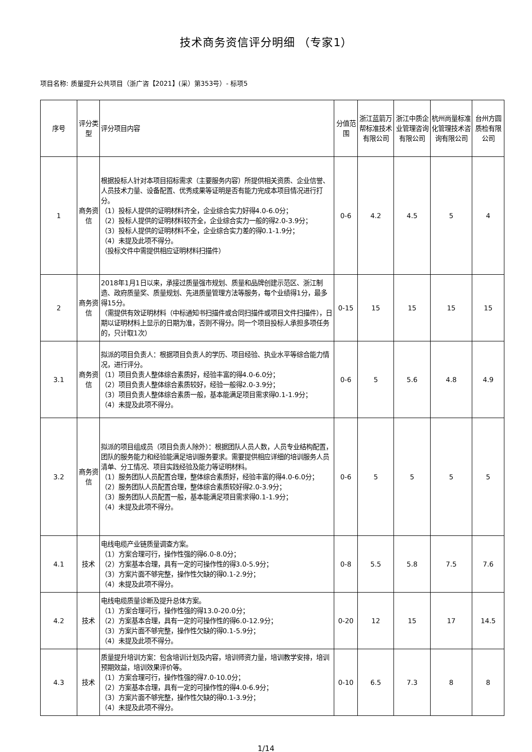技术商务资信评分明细 （专家1）
项目名称: 质量提升公共项目（浙广咨【2021】(采）第353号）- 标项5
| 序号 | 评分类型 | 评分项目内容 | 分值范围 | 浙江蓝箭万帮标准技术有限公司 | 浙江中质企业管理咨询有限公司 | 杭州尚量标准化管理技术咨询有限公司 | 台州方圆质检有限公司 |
| --- | --- | --- | --- | --- | --- | --- | --- |
| 1 | 商务资信 | 根据投标人针对本项目招标需求（主要服务内容）所提供相关资质、企业信誉、人员技术力量、设备配置、优秀成果等证明是否有能力完成本项目情况进行打分。 （1）投标人提供的证明材料齐全，企业综合实力好得4.0-6.0分； （2）投标人提供的证明材料较齐全，企业综合实力一般的得2.0-3.9分； （3）投标人提供的证明材料不全，企业综合实力差的得0.1-1.9分； （4）未提及此项不得分。 （投标文件中需提供相应证明材料扫描件） | 0-6 | 4.2 | 4.5 | 5 | 4 |
| 2 | 商务资信 | 2018年1月1日以来，承接过质量强市规划、质量和品牌创建示范区、浙江制造、政府质量奖、质量规划、先进质量管理方法等服务，每个业绩得1分，最多得15分。 （需提供有效证明材料（中标通知书扫描件或合同扫描件或项目文件扫描件），日期以证明材料上显示的日期为准，否则不得分。同一个项目投标人承担多项任务的，只计取1次） | 0-15 | 15 | 15 | 15 | 15 |
| 3.1 | 商务资信 | 拟派的项目负责人：根据项目负责人的学历、项目经验、执业水平等综合能力情况，进行评分。 （1）项目负责人整体综合素质好，经验丰富的得4.0-6.0分； （2）项目负责人整体综合素质较好，经验一般得2.0-3.9分； （3）项目负责人整体综合素质一般，基本能满足项目需求得0.1-1.9分； （4）未提及此项不得分。 | 0-6 | 5 | 5.6 | 4.8 | 4.9 |
| 3.2 | 商务资信 | 拟派的项目组成员（项目负责人除外）：根据团队人员人数，人员专业结构配置，团队的服务能力和经验能满足培训服务要求。需要提供相应详细的培训服务人员清单、分工情况、项目实践经验及能力等证明材料。 （1）服务团队人员配置合理，整体综合素质好，经验丰富的得4.0-6.0分； （2）服务团队人员配置合理，整体综合素质较好得2.0-3.9分； （3）服务团队人员配置一般，基本能满足项目需求得0.1-1.9分； （4）未提及此项不得分。 | 0-6 | 5 | 5 | 5 | 5 |
| 4.1 | 技术 | 电线电缆产业链质量调查方案。 （1）方案合理可行，操作性强的得6.0-8.0分； （2）方案基本合理，具有一定的可操作性的得3.0-5.9分； （3）方案片面不够完整，操作性欠缺的得0.1-2.9分； （4）未提及此项不得分。 | 0-8 | 5.5 | 5.8 | 7.5 | 7.6 |
| 4.2 | 技术 | 电线电缆质量诊断及提升总体方案。 （1）方案合理可行，操作性强的得13.0-20.0分； （2）方案基本合理，具有一定的可操作性的得6.0-12.9分； （3）方案片面不够完整，操作性欠缺的得0.1-5.9分； （4）未提及此项不得分。 | 0-20 | 12 | 15 | 17 | 14.5 |
| 4.3 | 技术 | 质量提升培训方案：包含培训计划及内容，培训师资力量，培训教学安排，培训预期效益，培训效果评价等。 （1）方案合理可行，操作性强的得7.0-10.0分； （2）方案基本合理，具有一定的可操作性的得4.0-6.9分； （3）方案片面不够完整，操作性欠缺的得0.1-3.9分； （4）未提及此项不得分。 | 0-10 | 6.5 | 7.3 | 8 | 8 |
1/14